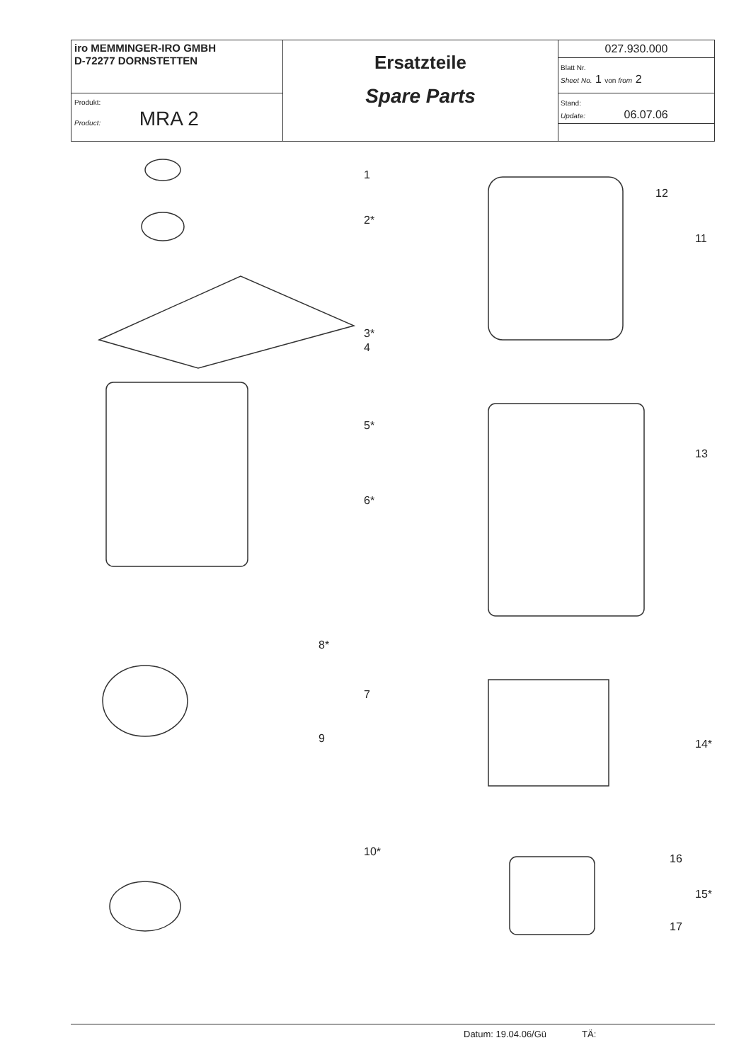| iro MEMMINGER-IRO GMBH D-72277 DORNSTETTEN | Ersatzteile Spare Parts | 027.930.000 Blatt Nr. Sheet No. 1 von from 2 |
| Produkt: Product: MRA 2 | | Stand: Update: 06.07.06 |
1
2*
3*
4
5*
6*
8*
7
9
10*
12
11
13
14*
16
15*
17
Datum: 19.04.06/Gü TÄ: